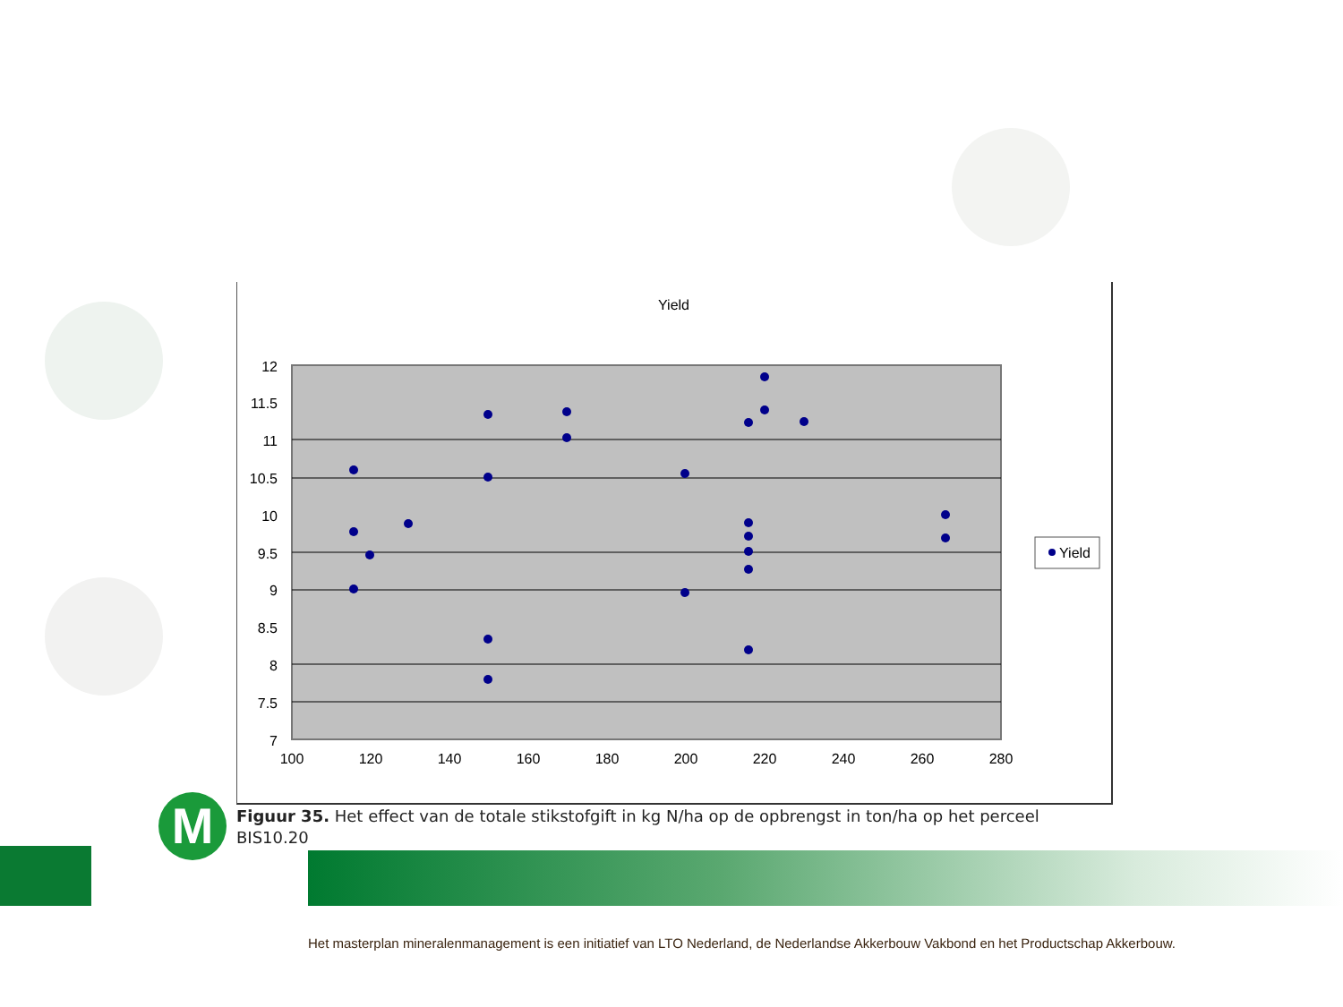Yield
12
11.5
11
10.5
10
9.5
9
8.5
8
7.5
7
100
120
140
160
180
200
220
240
260
280
Yield
Figuur 35. Het effect van de totale stikstofgift in kg N/ha op de opbrengst in ton/ha op het perceel BIS10.20
M
Het masterplan mineralenmanagement is een initiatief van LTO Nederland, de Nederlandse Akkerbouw Vakbond en het Productschap Akkerbouw.